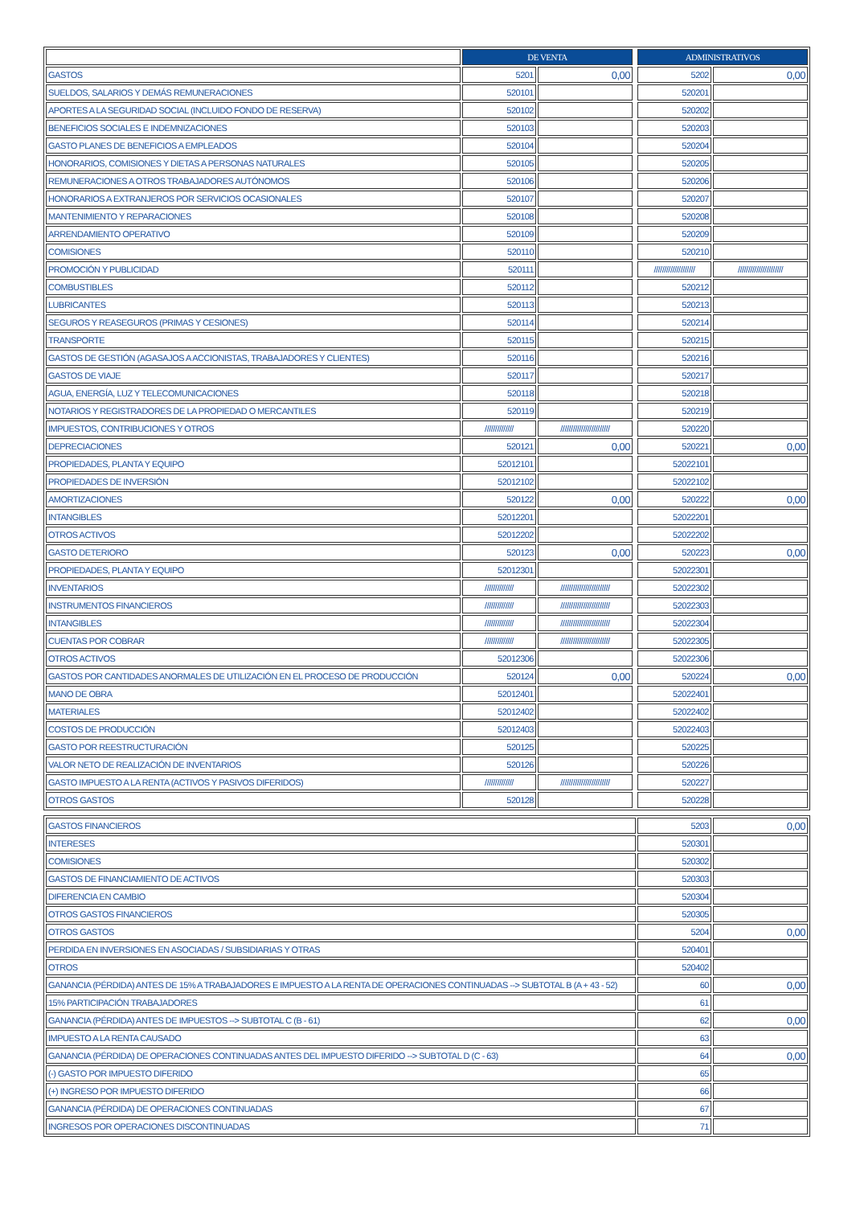| | DE VENTA | | | ADMINISTRATIVOS | |
| GASTOS | 5201 | 0,00 | | 5202 | 0,00 |
| SUELDOS, SALARIOS Y DEMÁS REMUNERACIONES | 520101 | | | 520201 | |
| APORTES A LA SEGURIDAD SOCIAL (INCLUIDO FONDO DE RESERVA) | 520102 | | | 520202 | |
| BENEFICIOS SOCIALES E INDEMNIZACIONES | 520103 | | | 520203 | |
| GASTO PLANES DE BENEFICIOS A EMPLEADOS | 520104 | | | 520204 | |
| HONORARIOS, COMISIONES Y DIETAS A PERSONAS NATURALES | 520105 | | | 520205 | |
| REMUNERACIONES A OTROS TRABAJADORES AUTÓNOMOS | 520106 | | | 520206 | |
| HONORARIOS A EXTRANJEROS POR SERVICIOS OCASIONALES | 520107 | | | 520207 | |
| MANTENIMIENTO Y REPARACIONES | 520108 | | | 520208 | |
| ARRENDAMIENTO OPERATIVO | 520109 | | | 520209 | |
| COMISIONES | 520110 | | | 520210 | |
| PROMOCIÓN Y PUBLICIDAD | 520111 | | | //////////////////// | ////////////////////// |
| COMBUSTIBLES | 520112 | | | 520212 | |
| LUBRICANTES | 520113 | | | 520213 | |
| SEGUROS Y REASEGUROS (PRIMAS Y CESIONES) | 520114 | | | 520214 | |
| TRANSPORTE | 520115 | | | 520215 | |
| GASTOS DE GESTIÓN (AGASAJOS A ACCIONISTAS, TRABAJADORES Y CLIENTES) | 520116 | | | 520216 | |
| GASTOS DE VIAJE | 520117 | | | 520217 | |
| AGUA, ENERGÍA, LUZ Y TELECOMUNICACIONES | 520118 | | | 520218 | |
| NOTARIOS Y REGISTRADORES DE LA PROPIEDAD O MERCANTILES | 520119 | | | 520219 | |
| IMPUESTOS, CONTRIBUCIONES Y OTROS | ////////////// | //////////////////////// | | 520220 | |
| DEPRECIACIONES | 520121 | 0,00 | | 520221 | 0,00 |
| PROPIEDADES, PLANTA Y EQUIPO | 52012101 | | | 52022101 | |
| PROPIEDADES DE INVERSIÓN | 52012102 | | | 52022102 | |
| AMORTIZACIONES | 520122 | 0,00 | | 520222 | 0,00 |
| INTANGIBLES | 52012201 | | | 52022201 | |
| OTROS ACTIVOS | 52012202 | | | 52022202 | |
| GASTO DETERIORO | 520123 | 0,00 | | 520223 | 0,00 |
| PROPIEDADES, PLANTA Y EQUIPO | 52012301 | | | 52022301 | |
| INVENTARIOS | ////////////// | //////////////////////// | | 52022302 | |
| INSTRUMENTOS FINANCIEROS | ////////////// | //////////////////////// | | 52022303 | |
| INTANGIBLES | ////////////// | //////////////////////// | | 52022304 | |
| CUENTAS POR COBRAR | ////////////// | //////////////////////// | | 52022305 | |
| OTROS ACTIVOS | 52012306 | | | 52022306 | |
| GASTOS POR CANTIDADES ANORMALES DE UTILIZACIÓN EN EL PROCESO DE PRODUCCIÓN | 520124 | 0,00 | | 520224 | 0,00 |
| MANO DE OBRA | 52012401 | | | 52022401 | |
| MATERIALES | 52012402 | | | 52022402 | |
| COSTOS DE PRODUCCIÓN | 52012403 | | | 52022403 | |
| GASTO POR REESTRUCTURACIÓN | 520125 | | | 520225 | |
| VALOR NETO DE REALIZACIÓN DE INVENTARIOS | 520126 | | | 520226 | |
| GASTO IMPUESTO A LA RENTA (ACTIVOS Y PASIVOS DIFERIDOS) | ////////////// | //////////////////////// | | 520227 | |
| OTROS GASTOS | 520128 | | | 520228 | |
| GASTOS FINANCIEROS | 5203 | 0,00 |
| INTERESES | 520301 | |
| COMISIONES | 520302 | |
| GASTOS DE FINANCIAMIENTO DE ACTIVOS | 520303 | |
| DIFERENCIA EN CAMBIO | 520304 | |
| OTROS GASTOS FINANCIEROS | 520305 | |
| OTROS GASTOS | 5204 | 0,00 |
| PERDIDA EN INVERSIONES EN ASOCIADAS / SUBSIDIARIAS Y OTRAS | 520401 | |
| OTROS | 520402 | |
| GANANCIA (PÉRDIDA) ANTES DE 15% A TRABAJADORES E IMPUESTO A LA RENTA DE OPERACIONES CONTINUADAS --> SUBTOTAL B (A + 43 - 52) | 60 | 0,00 |
| 15% PARTICIPACIÓN TRABAJADORES | 61 | |
| GANANCIA (PÉRDIDA) ANTES DE IMPUESTOS --> SUBTOTAL C (B - 61) | 62 | 0,00 |
| IMPUESTO A LA RENTA CAUSADO | 63 | |
| GANANCIA (PÉRDIDA) DE OPERACIONES CONTINUADAS ANTES DEL IMPUESTO DIFERIDO --> SUBTOTAL D (C - 63) | 64 | 0,00 |
| (-) GASTO POR IMPUESTO DIFERIDO | 65 | |
| (+) INGRESO POR IMPUESTO DIFERIDO | 66 | |
| GANANCIA (PÉRDIDA) DE OPERACIONES CONTINUADAS | 67 | |
| INGRESOS POR OPERACIONES DISCONTINUADAS | 71 | |